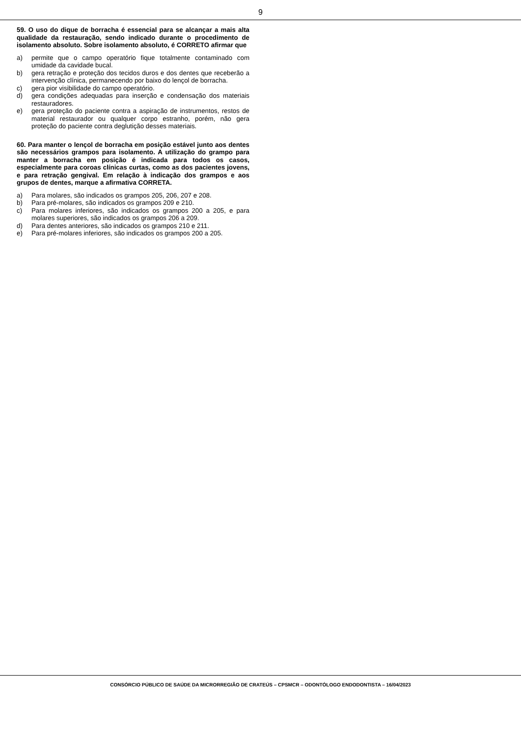9
59. O uso do dique de borracha é essencial para se alcançar a mais alta qualidade da restauração, sendo indicado durante o procedimento de isolamento absoluto. Sobre isolamento absoluto, é CORRETO afirmar que
a) permite que o campo operatório fique totalmente contaminado com umidade da cavidade bucal.
b) gera retração e proteção dos tecidos duros e dos dentes que receberão a intervenção clínica, permanecendo por baixo do lençol de borracha.
c) gera pior visibilidade do campo operatório.
d) gera condições adequadas para inserção e condensação dos materiais restauradores.
e) gera proteção do paciente contra a aspiração de instrumentos, restos de material restaurador ou qualquer corpo estranho, porém, não gera proteção do paciente contra deglutição desses materiais.
60. Para manter o lençol de borracha em posição estável junto aos dentes são necessários grampos para isolamento. A utilização do grampo para manter a borracha em posição é indicada para todos os casos, especialmente para coroas clínicas curtas, como as dos pacientes jovens, e para retração gengival. Em relação à indicação dos grampos e aos grupos de dentes, marque a afirmativa CORRETA.
a) Para molares, são indicados os grampos 205, 206, 207 e 208.
b) Para pré-molares, são indicados os grampos 209 e 210.
c) Para molares inferiores, são indicados os grampos 200 a 205, e para molares superiores, são indicados os grampos 206 a 209.
d) Para dentes anteriores, são indicados os grampos 210 e 211.
e) Para pré-molares inferiores, são indicados os grampos 200 a 205.
CONSÓRCIO PÚBLICO DE SAÚDE DA MICRORREGIÃO DE CRATEÚS – CPSMCR – ODONTÓLOGO ENDODONTISTA – 16/04/2023